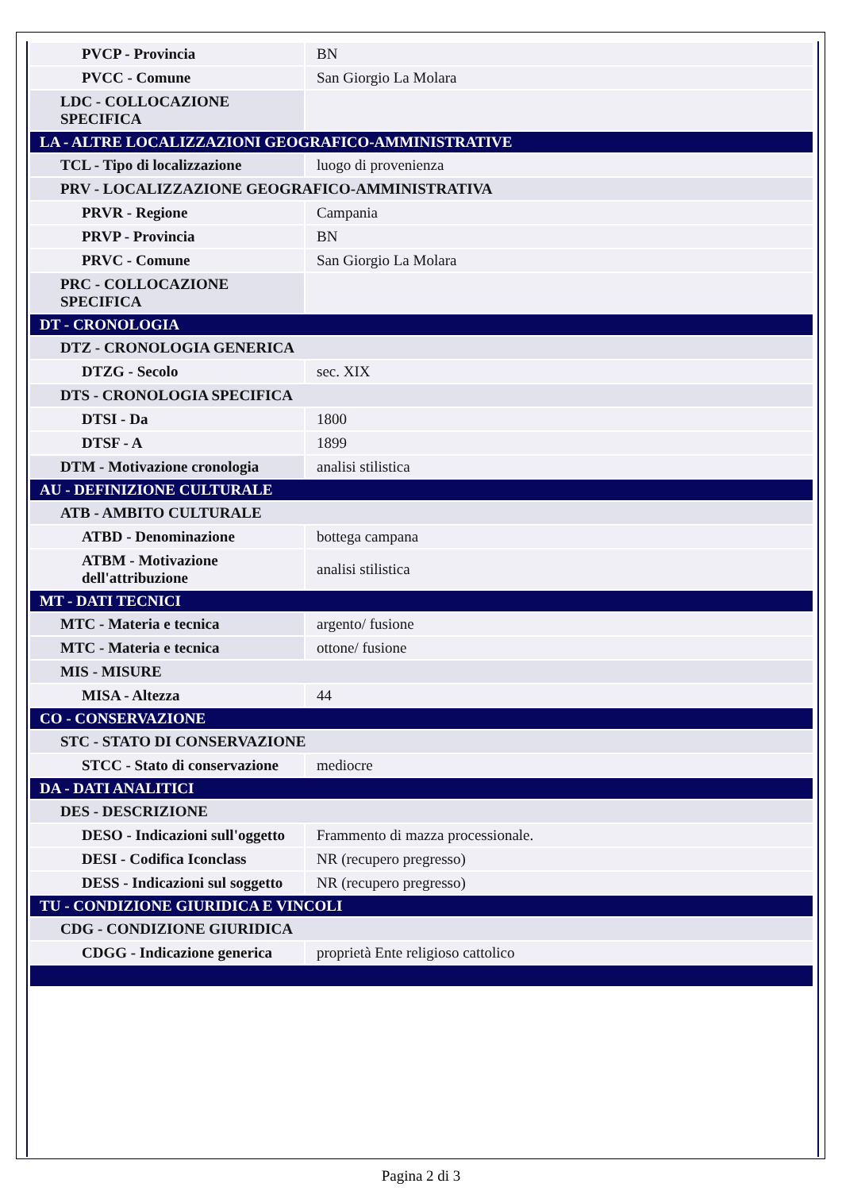| PVCP - Provincia | BN |
| PVCC - Comune | San Giorgio La Molara |
| LDC - COLLOCAZIONE SPECIFICA | |
| LA - ALTRE LOCALIZZAZIONI GEOGRAFICO-AMMINISTRATIVE | |
| TCL - Tipo di localizzazione | luogo di provenienza |
| PRV - LOCALIZZAZIONE GEOGRAFICO-AMMINISTRATIVA | |
| PRVR - Regione | Campania |
| PRVP - Provincia | BN |
| PRVC - Comune | San Giorgio La Molara |
| PRC - COLLOCAZIONE SPECIFICA | |
| DT - CRONOLOGIA | |
| DTZ - CRONOLOGIA GENERICA | |
| DTZG - Secolo | sec. XIX |
| DTS - CRONOLOGIA SPECIFICA | |
| DTSI - Da | 1800 |
| DTSF - A | 1899 |
| DTM - Motivazione cronologia | analisi stilistica |
| AU - DEFINIZIONE CULTURALE | |
| ATB - AMBITO CULTURALE | |
| ATBD - Denominazione | bottega campana |
| ATBM - Motivazione dell'attribuzione | analisi stilistica |
| MT - DATI TECNICI | |
| MTC - Materia e tecnica | argento/ fusione |
| MTC - Materia e tecnica | ottone/ fusione |
| MIS - MISURE | |
| MISA - Altezza | 44 |
| CO - CONSERVAZIONE | |
| STC - STATO DI CONSERVAZIONE | |
| STCC - Stato di conservazione | mediocre |
| DA - DATI ANALITICI | |
| DES - DESCRIZIONE | |
| DESO - Indicazioni sull'oggetto | Frammento di mazza processionale. |
| DESI - Codifica Iconclass | NR (recupero pregresso) |
| DESS - Indicazioni sul soggetto | NR (recupero pregresso) |
| TU - CONDIZIONE GIURIDICA E VINCOLI | |
| CDG - CONDIZIONE GIURIDICA | |
| CDGG - Indicazione generica | proprietà Ente religioso cattolico |
Pagina 2 di 3